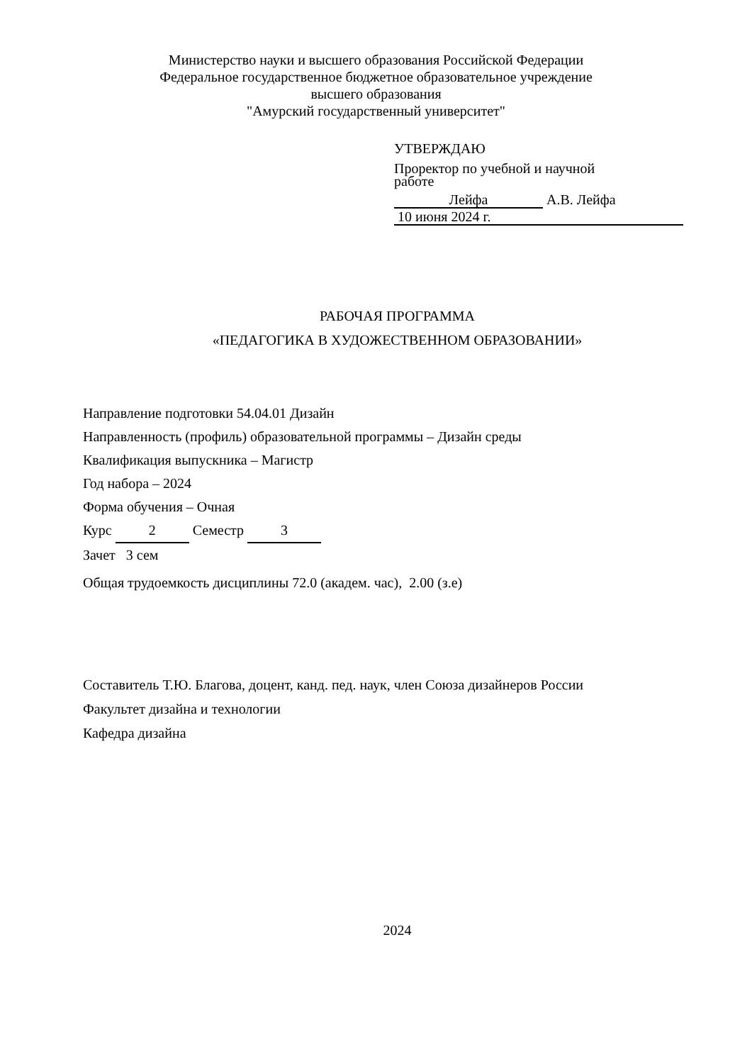Министерство науки и высшего образования Российской Федерации
Федеральное государственное бюджетное образовательное учреждение
высшего образования
"Амурский государственный университет"
УТВЕРЖДАЮ
Проректор по учебной и научной
работе
Лейфа А.В. Лейфа
10 июня 2024 г.
РАБОЧАЯ ПРОГРАММА
«ПЕДАГОГИКА В ХУДОЖЕСТВЕННОМ ОБРАЗОВАНИИ»
Направление подготовки 54.04.01 Дизайн
Направленность (профиль) образовательной программы – Дизайн среды
Квалификация выпускника – Магистр
Год набора – 2024
Форма обучения – Очная
Курс 2 Семестр 3
Зачет 3 сем
Общая трудоемкость дисциплины 72.0 (академ. час), 2.00 (з.е)
Составитель Т.Ю. Благова, доцент, канд. пед. наук, член Союза дизайнеров России
Факультет дизайна и технологии
Кафедра дизайна
2024